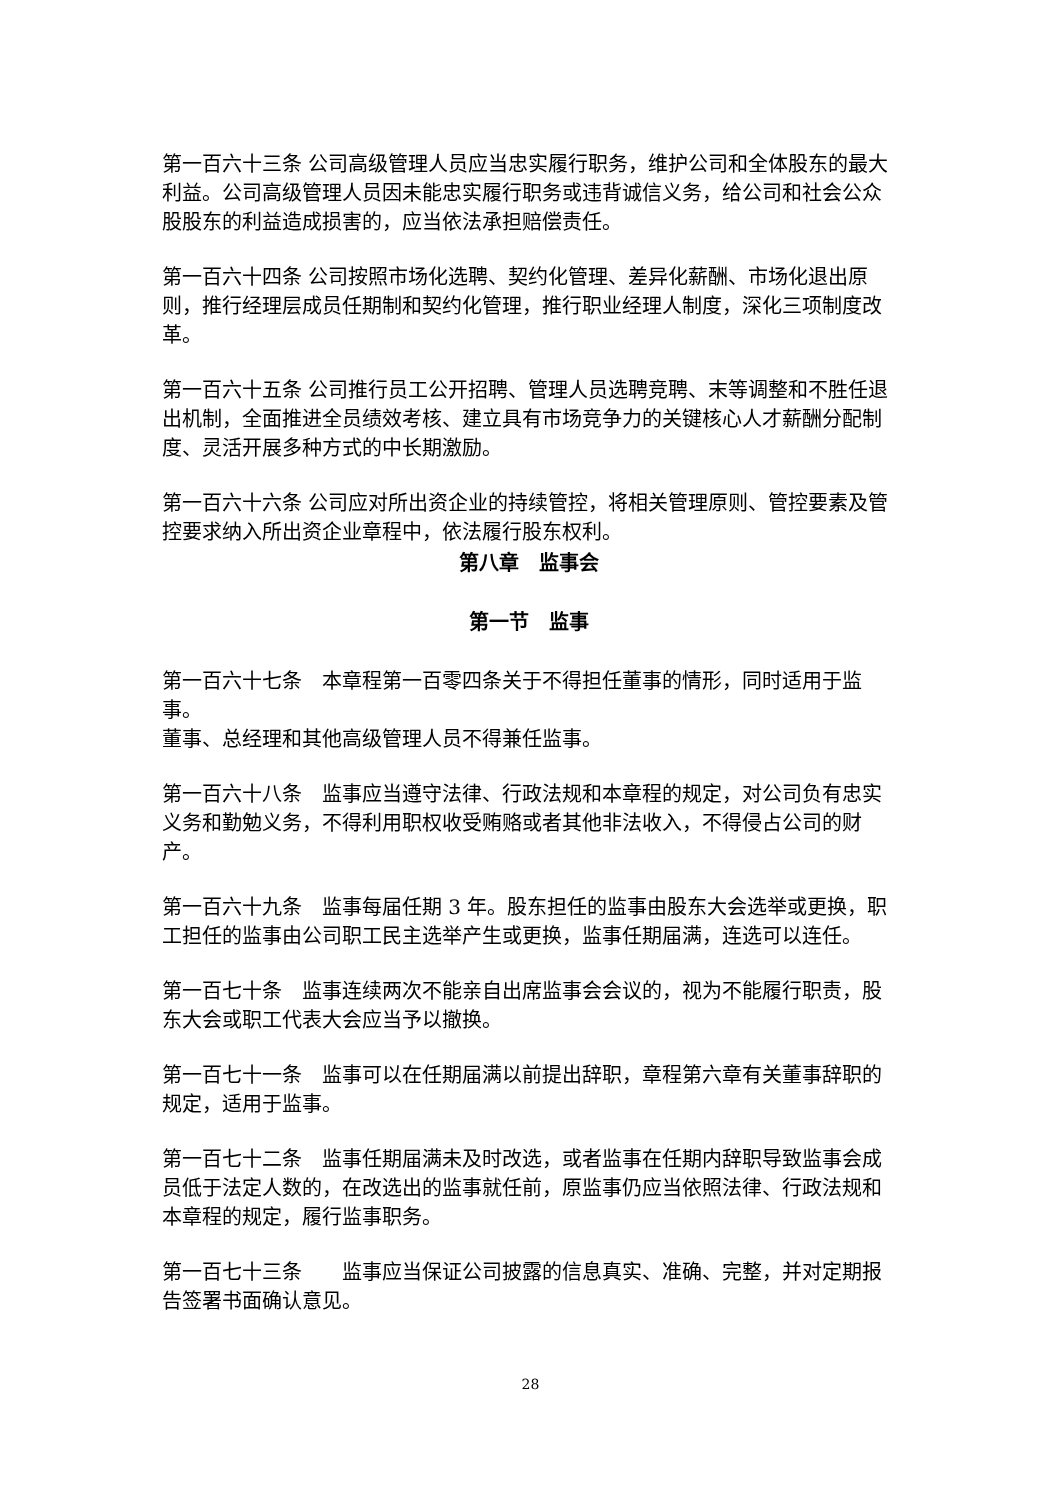第一百六十三条 公司高级管理人员应当忠实履行职务，维护公司和全体股东的最大利益。公司高级管理人员因未能忠实履行职务或违背诚信义务，给公司和社会公众股股东的利益造成损害的，应当依法承担赔偿责任。
第一百六十四条 公司按照市场化选聘、契约化管理、差异化薪酬、市场化退出原则，推行经理层成员任期制和契约化管理，推行职业经理人制度，深化三项制度改革。
第一百六十五条 公司推行员工公开招聘、管理人员选聘竞聘、末等调整和不胜任退出机制，全面推进全员绩效考核、建立具有市场竞争力的关键核心人才薪酬分配制度、灵活开展多种方式的中长期激励。
第一百六十六条 公司应对所出资企业的持续管控，将相关管理原则、管控要素及管控要求纳入所出资企业章程中，依法履行股东权利。
第八章　监事会
第一节　监事
第一百六十七条　本章程第一百零四条关于不得担任董事的情形，同时适用于监事。
董事、总经理和其他高级管理人员不得兼任监事。
第一百六十八条　监事应当遵守法律、行政法规和本章程的规定，对公司负有忠实义务和勤勉义务，不得利用职权收受贿赂或者其他非法收入，不得侵占公司的财产。
第一百六十九条　监事每届任期 3 年。股东担任的监事由股东大会选举或更换，职工担任的监事由公司职工民主选举产生或更换，监事任期届满，连选可以连任。
第一百七十条　监事连续两次不能亲自出席监事会会议的，视为不能履行职责，股东大会或职工代表大会应当予以撤换。
第一百七十一条　监事可以在任期届满以前提出辞职，章程第六章有关董事辞职的规定，适用于监事。
第一百七十二条　监事任期届满未及时改选，或者监事在任期内辞职导致监事会成员低于法定人数的，在改选出的监事就任前，原监事仍应当依照法律、行政法规和本章程的规定，履行监事职务。
第一百七十三条　　监事应当保证公司披露的信息真实、准确、完整，并对定期报告签署书面确认意见。
28